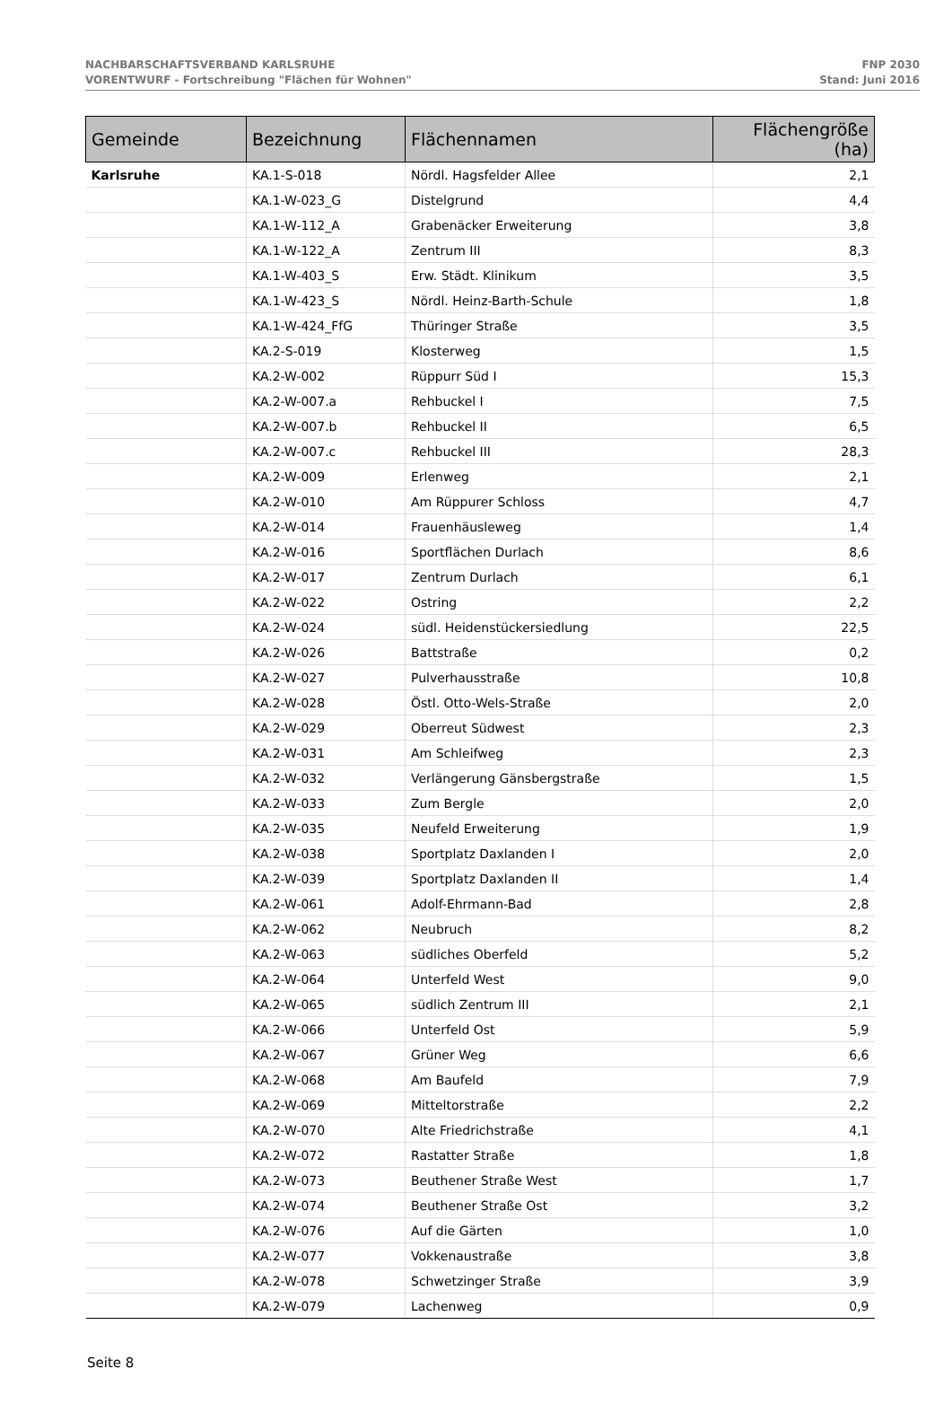NACHBARSCHAFTSVERBAND KARLSRUHE
VORENTWURF - Fortschreibung "Flächen für Wohnen"
FNP 2030
Stand: Juni 2016
| Gemeinde | Bezeichnung | Flächennamen | Flächengröße (ha) |
| --- | --- | --- | --- |
| Karlsruhe | KA.1-S-018 | Nördl. Hagsfelder Allee | 2,1 |
| | KA.1-W-023_G | Distelgrund | 4,4 |
| | KA.1-W-112_A | Grabenäcker Erweiterung | 3,8 |
| | KA.1-W-122_A | Zentrum III | 8,3 |
| | KA.1-W-403_S | Erw. Städt. Klinikum | 3,5 |
| | KA.1-W-423_S | Nördl. Heinz-Barth-Schule | 1,8 |
| | KA.1-W-424_FfG | Thüringer Straße | 3,5 |
| | KA.2-S-019 | Klosterweg | 1,5 |
| | KA.2-W-002 | Rüppurr Süd I | 15,3 |
| | KA.2-W-007.a | Rehbuckel I | 7,5 |
| | KA.2-W-007.b | Rehbuckel II | 6,5 |
| | KA.2-W-007.c | Rehbuckel III | 28,3 |
| | KA.2-W-009 | Erlenweg | 2,1 |
| | KA.2-W-010 | Am Rüppurer Schloss | 4,7 |
| | KA.2-W-014 | Frauenhäusleweg | 1,4 |
| | KA.2-W-016 | Sportflächen Durlach | 8,6 |
| | KA.2-W-017 | Zentrum Durlach | 6,1 |
| | KA.2-W-022 | Ostring | 2,2 |
| | KA.2-W-024 | südl. Heidenstückersiedlung | 22,5 |
| | KA.2-W-026 | Battstraße | 0,2 |
| | KA.2-W-027 | Pulverhausstraße | 10,8 |
| | KA.2-W-028 | Östl. Otto-Wels-Straße | 2,0 |
| | KA.2-W-029 | Oberreut Südwest | 2,3 |
| | KA.2-W-031 | Am Schleifweg | 2,3 |
| | KA.2-W-032 | Verlängerung Gänsbergstraße | 1,5 |
| | KA.2-W-033 | Zum Bergle | 2,0 |
| | KA.2-W-035 | Neufeld Erweiterung | 1,9 |
| | KA.2-W-038 | Sportplatz Daxlanden I | 2,0 |
| | KA.2-W-039 | Sportplatz Daxlanden II | 1,4 |
| | KA.2-W-061 | Adolf-Ehrmann-Bad | 2,8 |
| | KA.2-W-062 | Neubruch | 8,2 |
| | KA.2-W-063 | südliches Oberfeld | 5,2 |
| | KA.2-W-064 | Unterfeld West | 9,0 |
| | KA.2-W-065 | südlich Zentrum III | 2,1 |
| | KA.2-W-066 | Unterfeld Ost | 5,9 |
| | KA.2-W-067 | Grüner Weg | 6,6 |
| | KA.2-W-068 | Am Baufeld | 7,9 |
| | KA.2-W-069 | Mitteltorstraße | 2,2 |
| | KA.2-W-070 | Alte Friedrichstraße | 4,1 |
| | KA.2-W-072 | Rastatter Straße | 1,8 |
| | KA.2-W-073 | Beuthener Straße West | 1,7 |
| | KA.2-W-074 | Beuthener Straße Ost | 3,2 |
| | KA.2-W-076 | Auf die Gärten | 1,0 |
| | KA.2-W-077 | Vokkenaustraße | 3,8 |
| | KA.2-W-078 | Schwetzinger Straße | 3,9 |
| | KA.2-W-079 | Lachenweg | 0,9 |
Seite 8